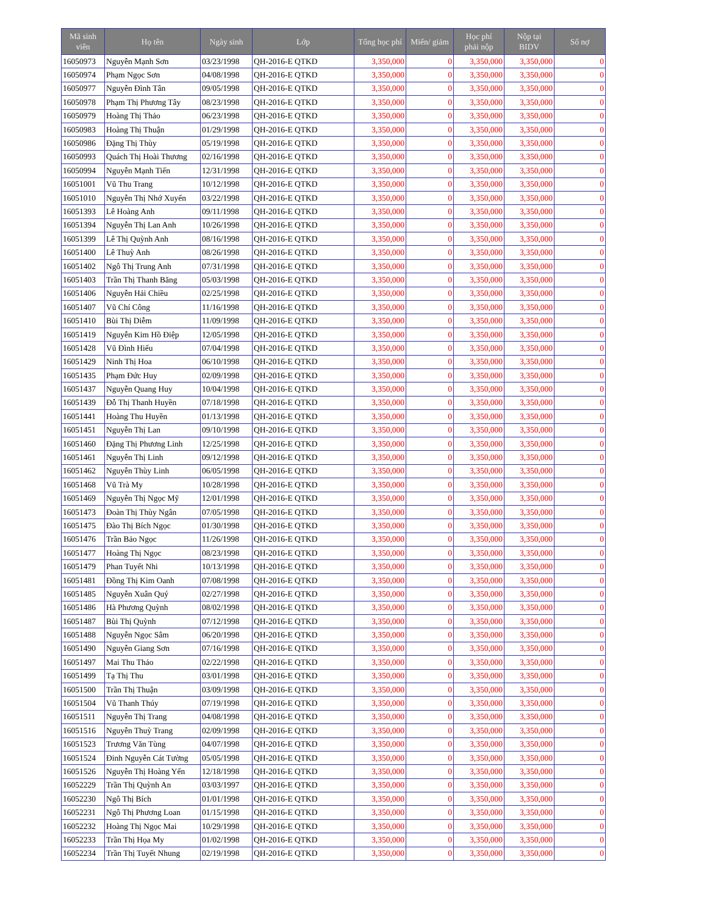| Mã sinh viên | Họ tên | Ngày sinh | Lớp | Tổng học phí | Miến/ giảm | Học phí phải nộp | Nộp tại BIDV | Số nợ |
| --- | --- | --- | --- | --- | --- | --- | --- | --- |
| 16050973 | Nguyễn Mạnh Sơn | 03/23/1998 | QH-2016-E QTKD | 3,350,000 | 0 | 3,350,000 | 3,350,000 | 0 |
| 16050974 | Phạm Ngọc Sơn | 04/08/1998 | QH-2016-E QTKD | 3,350,000 | 0 | 3,350,000 | 3,350,000 | 0 |
| 16050977 | Nguyễn Đình Tân | 09/05/1998 | QH-2016-E QTKD | 3,350,000 | 0 | 3,350,000 | 3,350,000 | 0 |
| 16050978 | Phạm Thị Phương Tây | 08/23/1998 | QH-2016-E QTKD | 3,350,000 | 0 | 3,350,000 | 3,350,000 | 0 |
| 16050979 | Hoàng Thị Thảo | 06/23/1998 | QH-2016-E QTKD | 3,350,000 | 0 | 3,350,000 | 3,350,000 | 0 |
| 16050983 | Hoàng Thị Thuận | 01/29/1998 | QH-2016-E QTKD | 3,350,000 | 0 | 3,350,000 | 3,350,000 | 0 |
| 16050986 | Đặng Thị Thùy | 05/19/1998 | QH-2016-E QTKD | 3,350,000 | 0 | 3,350,000 | 3,350,000 | 0 |
| 16050993 | Quách Thị Hoài Thương | 02/16/1998 | QH-2016-E QTKD | 3,350,000 | 0 | 3,350,000 | 3,350,000 | 0 |
| 16050994 | Nguyễn Mạnh Tiến | 12/31/1998 | QH-2016-E QTKD | 3,350,000 | 0 | 3,350,000 | 3,350,000 | 0 |
| 16051001 | Vũ Thu Trang | 10/12/1998 | QH-2016-E QTKD | 3,350,000 | 0 | 3,350,000 | 3,350,000 | 0 |
| 16051010 | Nguyễn Thị Nhớ Xuyến | 03/22/1998 | QH-2016-E QTKD | 3,350,000 | 0 | 3,350,000 | 3,350,000 | 0 |
| 16051393 | Lê Hoàng Anh | 09/11/1998 | QH-2016-E QTKD | 3,350,000 | 0 | 3,350,000 | 3,350,000 | 0 |
| 16051394 | Nguyễn Thị Lan Anh | 10/26/1998 | QH-2016-E QTKD | 3,350,000 | 0 | 3,350,000 | 3,350,000 | 0 |
| 16051399 | Lê Thị Quỳnh Anh | 08/16/1998 | QH-2016-E QTKD | 3,350,000 | 0 | 3,350,000 | 3,350,000 | 0 |
| 16051400 | Lê Thuỳ Anh | 08/26/1998 | QH-2016-E QTKD | 3,350,000 | 0 | 3,350,000 | 3,350,000 | 0 |
| 16051402 | Ngô Thị Trung Anh | 07/31/1998 | QH-2016-E QTKD | 3,350,000 | 0 | 3,350,000 | 3,350,000 | 0 |
| 16051403 | Trần Thị Thanh Băng | 05/03/1998 | QH-2016-E QTKD | 3,350,000 | 0 | 3,350,000 | 3,350,000 | 0 |
| 16051406 | Nguyễn Hải Chiều | 02/25/1998 | QH-2016-E QTKD | 3,350,000 | 0 | 3,350,000 | 3,350,000 | 0 |
| 16051407 | Vũ Chí Công | 11/16/1998 | QH-2016-E QTKD | 3,350,000 | 0 | 3,350,000 | 3,350,000 | 0 |
| 16051410 | Bùi Thị Diễm | 11/09/1998 | QH-2016-E QTKD | 3,350,000 | 0 | 3,350,000 | 3,350,000 | 0 |
| 16051419 | Nguyễn Kim Hồ Điệp | 12/05/1998 | QH-2016-E QTKD | 3,350,000 | 0 | 3,350,000 | 3,350,000 | 0 |
| 16051428 | Vũ Đình Hiếu | 07/04/1998 | QH-2016-E QTKD | 3,350,000 | 0 | 3,350,000 | 3,350,000 | 0 |
| 16051429 | Ninh Thị Hoa | 06/10/1998 | QH-2016-E QTKD | 3,350,000 | 0 | 3,350,000 | 3,350,000 | 0 |
| 16051435 | Phạm Đức Huy | 02/09/1998 | QH-2016-E QTKD | 3,350,000 | 0 | 3,350,000 | 3,350,000 | 0 |
| 16051437 | Nguyễn Quang Huy | 10/04/1998 | QH-2016-E QTKD | 3,350,000 | 0 | 3,350,000 | 3,350,000 | 0 |
| 16051439 | Đỗ Thị Thanh Huyền | 07/18/1998 | QH-2016-E QTKD | 3,350,000 | 0 | 3,350,000 | 3,350,000 | 0 |
| 16051441 | Hoàng Thu Huyền | 01/13/1998 | QH-2016-E QTKD | 3,350,000 | 0 | 3,350,000 | 3,350,000 | 0 |
| 16051451 | Nguyễn Thị Lan | 09/10/1998 | QH-2016-E QTKD | 3,350,000 | 0 | 3,350,000 | 3,350,000 | 0 |
| 16051460 | Đặng Thị Phương Linh | 12/25/1998 | QH-2016-E QTKD | 3,350,000 | 0 | 3,350,000 | 3,350,000 | 0 |
| 16051461 | Nguyễn Thị Linh | 09/12/1998 | QH-2016-E QTKD | 3,350,000 | 0 | 3,350,000 | 3,350,000 | 0 |
| 16051462 | Nguyễn Thùy Linh | 06/05/1998 | QH-2016-E QTKD | 3,350,000 | 0 | 3,350,000 | 3,350,000 | 0 |
| 16051468 | Vũ Trà My | 10/28/1998 | QH-2016-E QTKD | 3,350,000 | 0 | 3,350,000 | 3,350,000 | 0 |
| 16051469 | Nguyễn Thị Ngọc Mỹ | 12/01/1998 | QH-2016-E QTKD | 3,350,000 | 0 | 3,350,000 | 3,350,000 | 0 |
| 16051473 | Đoàn Thị Thùy Ngân | 07/05/1998 | QH-2016-E QTKD | 3,350,000 | 0 | 3,350,000 | 3,350,000 | 0 |
| 16051475 | Đào Thị Bích Ngọc | 01/30/1998 | QH-2016-E QTKD | 3,350,000 | 0 | 3,350,000 | 3,350,000 | 0 |
| 16051476 | Trần Bảo Ngọc | 11/26/1998 | QH-2016-E QTKD | 3,350,000 | 0 | 3,350,000 | 3,350,000 | 0 |
| 16051477 | Hoàng Thị Ngọc | 08/23/1998 | QH-2016-E QTKD | 3,350,000 | 0 | 3,350,000 | 3,350,000 | 0 |
| 16051479 | Phan Tuyết Nhi | 10/13/1998 | QH-2016-E QTKD | 3,350,000 | 0 | 3,350,000 | 3,350,000 | 0 |
| 16051481 | Đồng Thị Kim Oanh | 07/08/1998 | QH-2016-E QTKD | 3,350,000 | 0 | 3,350,000 | 3,350,000 | 0 |
| 16051485 | Nguyễn Xuân Quý | 02/27/1998 | QH-2016-E QTKD | 3,350,000 | 0 | 3,350,000 | 3,350,000 | 0 |
| 16051486 | Hà Phương Quỳnh | 08/02/1998 | QH-2016-E QTKD | 3,350,000 | 0 | 3,350,000 | 3,350,000 | 0 |
| 16051487 | Bùi Thị Quỳnh | 07/12/1998 | QH-2016-E QTKD | 3,350,000 | 0 | 3,350,000 | 3,350,000 | 0 |
| 16051488 | Nguyễn Ngọc Sâm | 06/20/1998 | QH-2016-E QTKD | 3,350,000 | 0 | 3,350,000 | 3,350,000 | 0 |
| 16051490 | Nguyễn Giang Sơn | 07/16/1998 | QH-2016-E QTKD | 3,350,000 | 0 | 3,350,000 | 3,350,000 | 0 |
| 16051497 | Mai Thu Thảo | 02/22/1998 | QH-2016-E QTKD | 3,350,000 | 0 | 3,350,000 | 3,350,000 | 0 |
| 16051499 | Tạ Thị Thu | 03/01/1998 | QH-2016-E QTKD | 3,350,000 | 0 | 3,350,000 | 3,350,000 | 0 |
| 16051500 | Trần Thị Thuận | 03/09/1998 | QH-2016-E QTKD | 3,350,000 | 0 | 3,350,000 | 3,350,000 | 0 |
| 16051504 | Vũ Thanh Thúy | 07/19/1998 | QH-2016-E QTKD | 3,350,000 | 0 | 3,350,000 | 3,350,000 | 0 |
| 16051511 | Nguyễn Thị Trang | 04/08/1998 | QH-2016-E QTKD | 3,350,000 | 0 | 3,350,000 | 3,350,000 | 0 |
| 16051516 | Nguyễn Thuỳ Trang | 02/09/1998 | QH-2016-E QTKD | 3,350,000 | 0 | 3,350,000 | 3,350,000 | 0 |
| 16051523 | Trương Văn Tùng | 04/07/1998 | QH-2016-E QTKD | 3,350,000 | 0 | 3,350,000 | 3,350,000 | 0 |
| 16051524 | Đinh Nguyễn Cát Tường | 05/05/1998 | QH-2016-E QTKD | 3,350,000 | 0 | 3,350,000 | 3,350,000 | 0 |
| 16051526 | Nguyễn Thị Hoàng Yến | 12/18/1998 | QH-2016-E QTKD | 3,350,000 | 0 | 3,350,000 | 3,350,000 | 0 |
| 16052229 | Trần Thị Quỳnh An | 03/03/1997 | QH-2016-E QTKD | 3,350,000 | 0 | 3,350,000 | 3,350,000 | 0 |
| 16052230 | Ngô Thị Bích | 01/01/1998 | QH-2016-E QTKD | 3,350,000 | 0 | 3,350,000 | 3,350,000 | 0 |
| 16052231 | Ngô Thị Phương Loan | 01/15/1998 | QH-2016-E QTKD | 3,350,000 | 0 | 3,350,000 | 3,350,000 | 0 |
| 16052232 | Hoàng Thị Ngọc Mai | 10/29/1998 | QH-2016-E QTKD | 3,350,000 | 0 | 3,350,000 | 3,350,000 | 0 |
| 16052233 | Trần Thị Họa My | 01/02/1998 | QH-2016-E QTKD | 3,350,000 | 0 | 3,350,000 | 3,350,000 | 0 |
| 16052234 | Trần Thị Tuyết Nhung | 02/19/1998 | QH-2016-E QTKD | 3,350,000 | 0 | 3,350,000 | 3,350,000 | 0 |